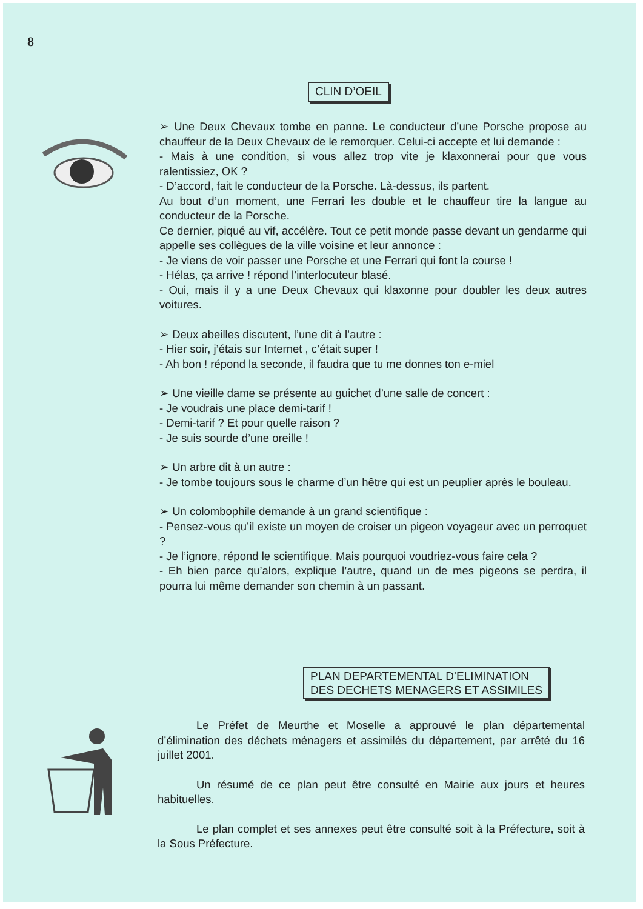8
CLIN D’OEIL
➢ Une Deux Chevaux tombe en panne. Le conducteur d’une Porsche propose au chauffeur de la Deux Chevaux de le remorquer. Celui-ci accepte et lui demande :
- Mais à une condition, si vous allez trop vite je klaxonnerai pour que vous ralentissiez, OK ?
- D’accord, fait le conducteur de la Porsche. Là-dessus, ils partent.
Au bout d’un moment, une Ferrari les double et le chauffeur tire la langue au conducteur de la Porsche.
Ce dernier, piqué au vif, accélère. Tout ce petit monde passe devant un gendarme qui appelle ses collègues de la ville voisine et leur annonce :
- Je viens de voir passer une Porsche et une Ferrari qui font la course !
- Hélas, ça arrive ! répond l’interlocuteur blasé.
- Oui, mais il y a une Deux Chevaux qui klaxonne pour doubler les deux autres voitures.
➢ Deux abeilles discutent, l’une dit à l’autre :
- Hier soir, j’étais sur Internet , c’était super !
- Ah bon ! répond la seconde, il faudra que tu me donnes ton e-miel
➢ Une vieille dame se présente au guichet d’une salle de concert :
- Je voudrais une place demi-tarif !
- Demi-tarif ? Et pour quelle raison ?
- Je suis sourde d’une oreille !
➢ Un arbre dit à un autre :
- Je tombe toujours sous le charme d’un hêtre qui est un peuplier après le bouleau.
➢ Un colombophile demande à un grand scientifique :
- Pensez-vous qu’il existe un moyen de croiser un pigeon voyageur avec un perroquet ?
- Je l’ignore, répond le scientifique. Mais pourquoi voudriez-vous faire cela ?
- Eh bien parce qu’alors, explique l’autre, quand un de mes pigeons se perdra, il pourra lui même demander son chemin à un passant.
PLAN DEPARTEMENTAL D’ELIMINATION
DES DECHETS MENAGERS ET ASSIMILES
Le Préfet de Meurthe et Moselle a approuvé le plan départemental d’élimination des déchets ménagers et assimilés du département, par arrêté du 16 juillet 2001.
Un résumé de ce plan peut être consulté en Mairie aux jours et heures habituelles.
Le plan complet et ses annexes peut être consulté soit à la Préfecture, soit à la Sous Préfecture.